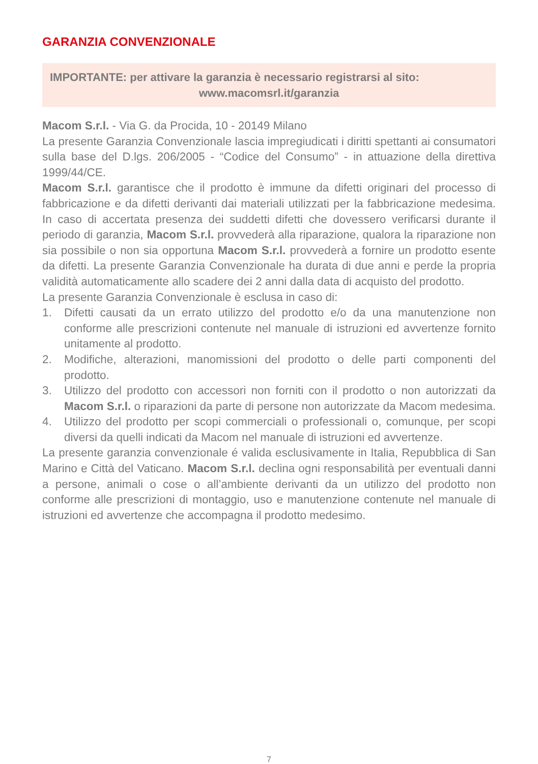GARANZIA CONVENZIONALE
IMPORTANTE: per attivare la garanzia è necessario registrarsi al sito:
www.macomsrl.it/garanzia
Macom S.r.l. - Via G. da Procida, 10 - 20149 Milano
La presente Garanzia Convenzionale lascia impregiudicati i diritti spettanti ai consumatori sulla base del D.lgs. 206/2005 - “Codice del Consumo” - in attuazione della direttiva 1999/44/CE.
Macom S.r.l. garantisce che il prodotto è immune da difetti originari del processo di fabbricazione e da difetti derivanti dai materiali utilizzati per la fabbricazione medesima. In caso di accertata presenza dei suddetti difetti che dovessero verificarsi durante il periodo di garanzia, Macom S.r.l. provvederà alla riparazione, qualora la riparazione non sia possibile o non sia opportuna Macom S.r.l. provvederà a fornire un prodotto esente da difetti. La presente Garanzia Convenzionale ha durata di due anni e perde la propria validità automaticamente allo scadere dei 2 anni dalla data di acquisto del prodotto.
La presente Garanzia Convenzionale è esclusa in caso di:
1. Difetti causati da un errato utilizzo del prodotto e/o da una manutenzione non conforme alle prescrizioni contenute nel manuale di istruzioni ed avvertenze fornito unitamente al prodotto.
2. Modifiche, alterazioni, manomissioni del prodotto o delle parti componenti del prodotto.
3. Utilizzo del prodotto con accessori non forniti con il prodotto o non autorizzati da Macom S.r.l. o riparazioni da parte di persone non autorizzate da Macom medesima.
4. Utilizzo del prodotto per scopi commerciali o professionali o, comunque, per scopi diversi da quelli indicati da Macom nel manuale di istruzioni ed avvertenze.
La presente garanzia convenzionale é valida esclusivamente in Italia, Repubblica di San Marino e Città del Vaticano. Macom S.r.l. declina ogni responsabilità per eventuali danni a persone, animali o cose o all’ambiente derivanti da un utilizzo del prodotto non conforme alle prescrizioni di montaggio, uso e manutenzione contenute nel manuale di istruzioni ed avvertenze che accompagna il prodotto medesimo.
7